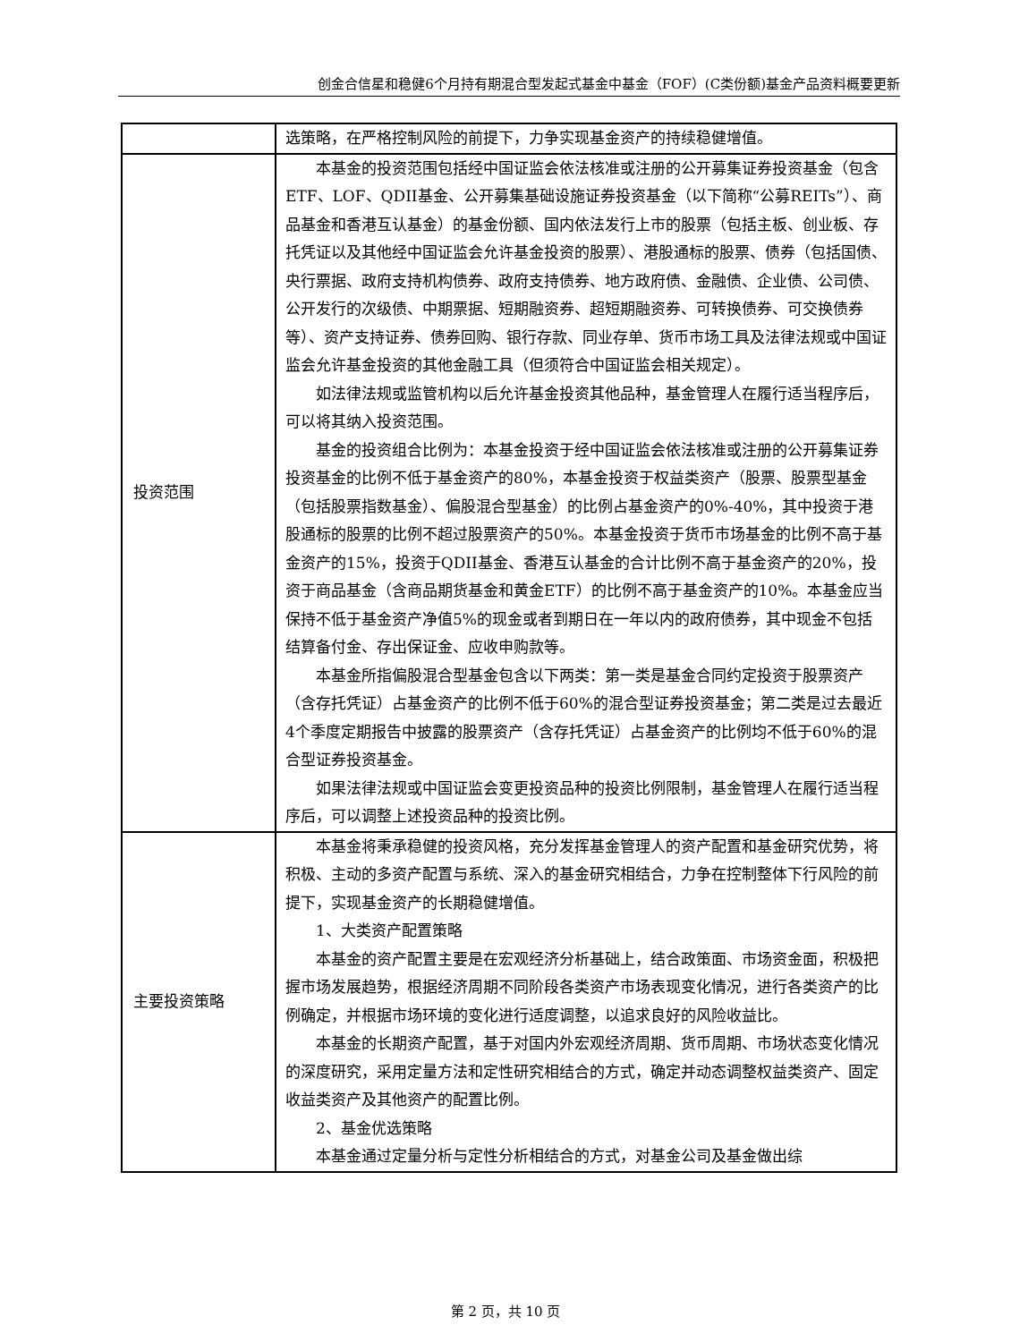创金合信星和稳健6个月持有期混合型发起式基金中基金（FOF）(C类份额)基金产品资料概要更新
| | 选策略，在严格控制风险的前提下，力争实现基金资产的持续稳健增值。 |
| 投资范围 | 本基金的投资范围包括经中国证监会依法核准或注册的公开募集证券投资基金（包含ETF、LOF、QDII基金、公开募集基础设施证券投资基金（以下简称“公募REITs”）、商品基金和香港互认基金）的基金份额、国内依法发行上市的股票（包括主板、创业板、存托凭证以及其他经中国证监会允许基金投资的股票）、港股通标的股票、债券（包括国债、央行票据、政府支持机构债券、政府支持债券、地方政府债、金融债、企业债、公司债、公开发行的次级债、中期票据、短期融资券、超短期融资券、可转换债券、可交换债券等）、资产支持证券、债券回购、银行存款、同业存单、货币市场工具及法律法规或中国证监会允许基金投资的其他金融工具（但须符合中国证监会相关规定）。 如法律法规或监管机构以后允许基金投资其他品种，基金管理人在履行适当程序后，可以将其纳入投资范围。 基金的投资组合比例为：本基金投资于经中国证监会依法核准或注册的公开募集证券投资基金的比例不低于基金资产的80%，本基金投资于权益类资产（股票、股票型基金（包括股票指数基金）、偏股混合型基金）的比例占基金资产的0%-40%，其中投资于港股通标的股票的比例不超过股票资产的50%。本基金投资于货币市场基金的比例不高于基金资产的15%，投资于QDII基金、香港互认基金的合计比例不高于基金资产的20%，投资于商品基金（含商品期货基金和黄金ETF）的比例不高于基金资产的10%。本基金应当保持不低于基金资产净值5%的现金或者到期日在一年以内的政府债券，其中现金不包括结算备付金、存出保证金、应收申购款等。 本基金所指偏股混合型基金包含以下两类：第一类是基金合同约定投资于股票资产（含存托凭证）占基金资产的比例不低于60%的混合型证券投资基金；第二类是过去最近4个季度定期报告中披露的股票资产（含存托凭证）占基金资产的比例均不低于60%的混合型证券投资基金。 如果法律法规或中国证监会变更投资品种的投资比例限制，基金管理人在履行适当程序后，可以调整上述投资品种的投资比例。 |
| 主要投资策略 | 本基金将秉承稳健的投资风格，充分发挥基金管理人的资产配置和基金研究优势，将积极、主动的多资产配置与系统、深入的基金研究相结合，力争在控制整体下行风险的前提下，实现基金资产的长期稳健增值。 1、大类资产配置策略 本基金的资产配置主要是在宏观经济分析基础上，结合政策面、市场资金面，积极把握市场发展趋势，根据经济周期不同阶段各类资产市场表现变化情况，进行各类资产的比例确定，并根据市场环境的变化进行适度调整，以追求良好的风险收益比。 本基金的长期资产配置，基于对国内外宏观经济周期、货币周期、市场状态变化情况的深度研究，采用定量方法和定性研究相结合的方式，确定并动态调整权益类资产、固定收益类资产及其他资产的配置比例。 2、基金优选策略 本基金通过定量分析与定性分析相结合的方式，对基金公司及基金做出综 |
第 2 页，共 10 页